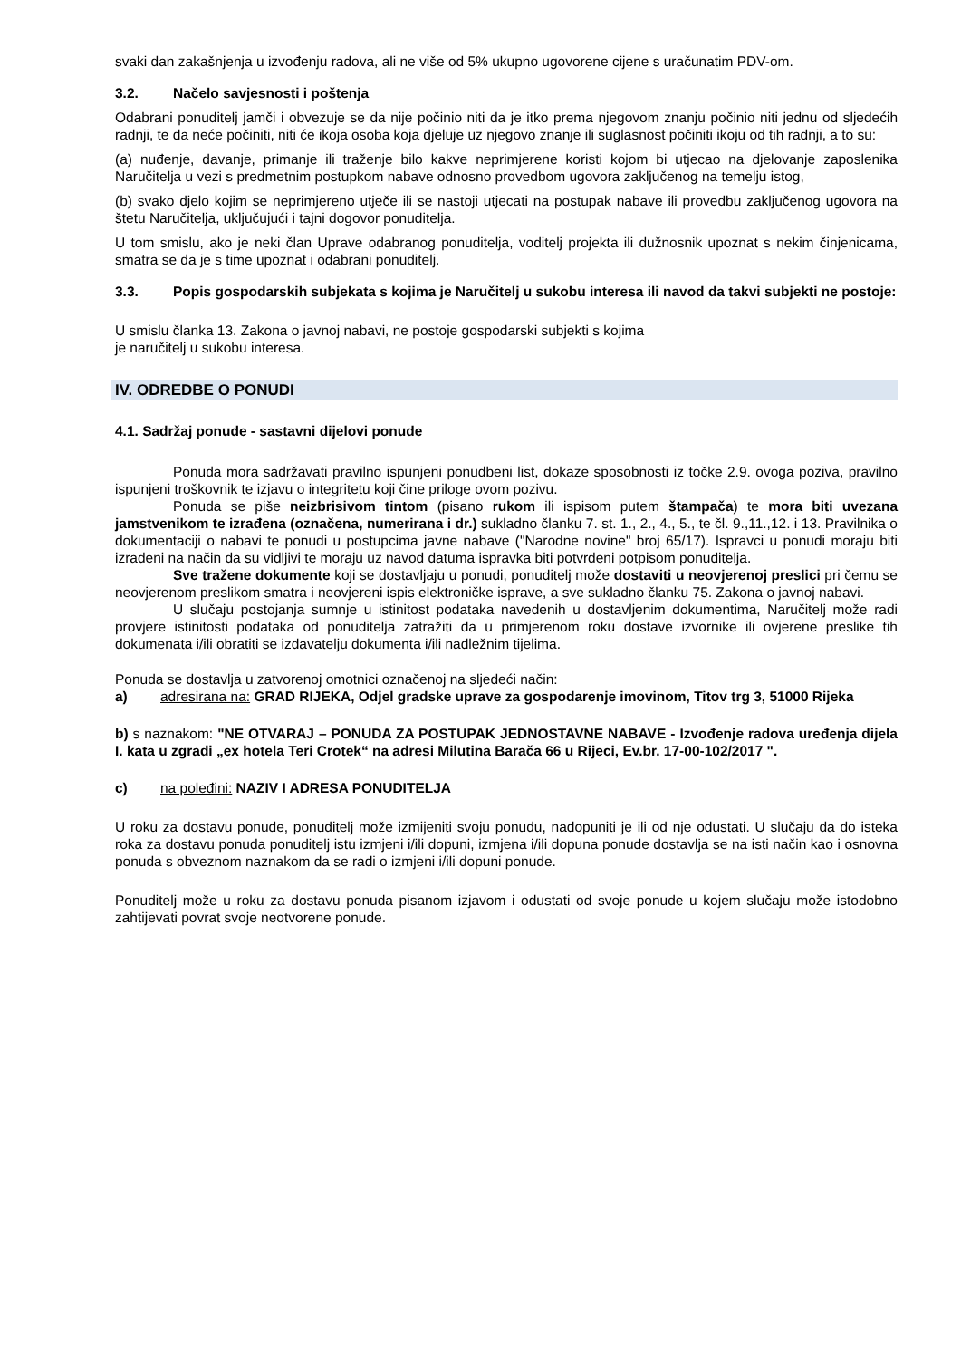svaki dan zakašnjenja u izvođenju radova, ali ne više od 5% ukupno ugovorene cijene s uračunatim PDV-om.
3.2. Načelo savjesnosti i poštenja
Odabrani ponuditelj jamči i obvezuje se da nije počinio niti da je itko prema njegovom znanju počinio niti jednu od sljedećih radnji, te da neće počiniti, niti će ikoja osoba koja djeluje uz njegovo znanje ili suglasnost počiniti ikoju od tih radnji, a to su:
(a) nuđenje, davanje, primanje ili traženje bilo kakve neprimjerene koristi kojom bi utjecao na djelovanje zaposlenika Naručitelja u vezi s predmetnim postupkom nabave odnosno provedbom ugovora zaključenog na temelju istog,
(b) svako djelo kojim se neprimjereno utječe ili se nastoji utjecati na postupak nabave ili provedbu zaključenog ugovora na štetu Naručitelja, uključujući i tajni dogovor ponuditelja.
U tom smislu, ako je neki član Uprave odabranog ponuditelja, voditelj projekta ili dužnosnik upoznat s nekim činjenicama, smatra se da je s time upoznat i odabrani ponuditelj.
3.3. Popis gospodarskih subjekata s kojima je Naručitelj u sukobu interesa ili navod da takvi subjekti ne postoje:
U smislu članka 13. Zakona o javnoj nabavi, ne postoje gospodarski subjekti s kojima
je naručitelj u sukobu interesa.
IV. ODREDBE O PONUDI
4.1. Sadržaj ponude - sastavni dijelovi ponude
Ponuda mora sadržavati pravilno ispunjeni ponudbeni list, dokaze sposobnosti iz točke 2.9. ovoga poziva, pravilno ispunjeni troškovnik te izjavu o integritetu koji čine priloge ovom pozivu.
Ponuda se piše neizbrisivom tintom (pisano rukom ili ispisom putem štampača) te mora biti uvezana jamstvenikom te izrađena (označena, numerirana i dr.) sukladno članku 7. st. 1., 2., 4., 5., te čl. 9.,11.,12. i 13. Pravilnika o dokumentaciji o nabavi te ponudi u postupcima javne nabave ("Narodne novine" broj 65/17). Ispravci u ponudi moraju biti izrađeni na način da su vidljivi te moraju uz navod datuma ispravka biti potvrđeni potpisom ponuditelja.
Sve tražene dokumente koji se dostavljaju u ponudi, ponuditelj može dostaviti u neovjerenoj preslici pri čemu se neovjerenom preslikom smatra i neovjereni ispis elektroničke isprave, a sve sukladno članku 75. Zakona o javnoj nabavi.
U slučaju postojanja sumnje u istinitost podataka navedenih u dostavljenim dokumentima, Naručitelj može radi provjere istinitosti podataka od ponuditelja zatražiti da u primjerenom roku dostave izvornike ili ovjerene preslike tih dokumenata i/ili obratiti se izdavatelju dokumenta i/ili nadležnim tijelima.
Ponuda se dostavlja u zatvorenoj omotnici označenoj na sljedeći način:
a) adresirana na: GRAD RIJEKA, Odjel gradske uprave za gospodarenje imovinom, Titov trg 3, 51000 Rijeka
b) s naznakom: "NE OTVARAJ – PONUDA ZA POSTUPAK JEDNOSTAVNE NABAVE - Izvođenje radova uređenja dijela I. kata u zgradi „ex hotela Teri Crotek“ na adresi Milutina Barača 66 u Rijeci, Ev.br. 17-00-102/2017 ".
c) na poleđini: NAZIV I ADRESA PONUDITELJA
U roku za dostavu ponude, ponuditelj može izmijeniti svoju ponudu, nadopuniti je ili od nje odustati. U slučaju da do isteka roka za dostavu ponuda ponuditelj istu izmjeni i/ili dopuni, izmjena i/ili dopuna ponude dostavlja se na isti način kao i osnovna ponuda s obveznom naznakom da se radi o izmjeni i/ili dopuni ponude.
Ponuditelj može u roku za dostavu ponuda pisanom izjavom i odustati od svoje ponude u kojem slučaju može istodobno zahtijevati povrat svoje neotvorene ponude.